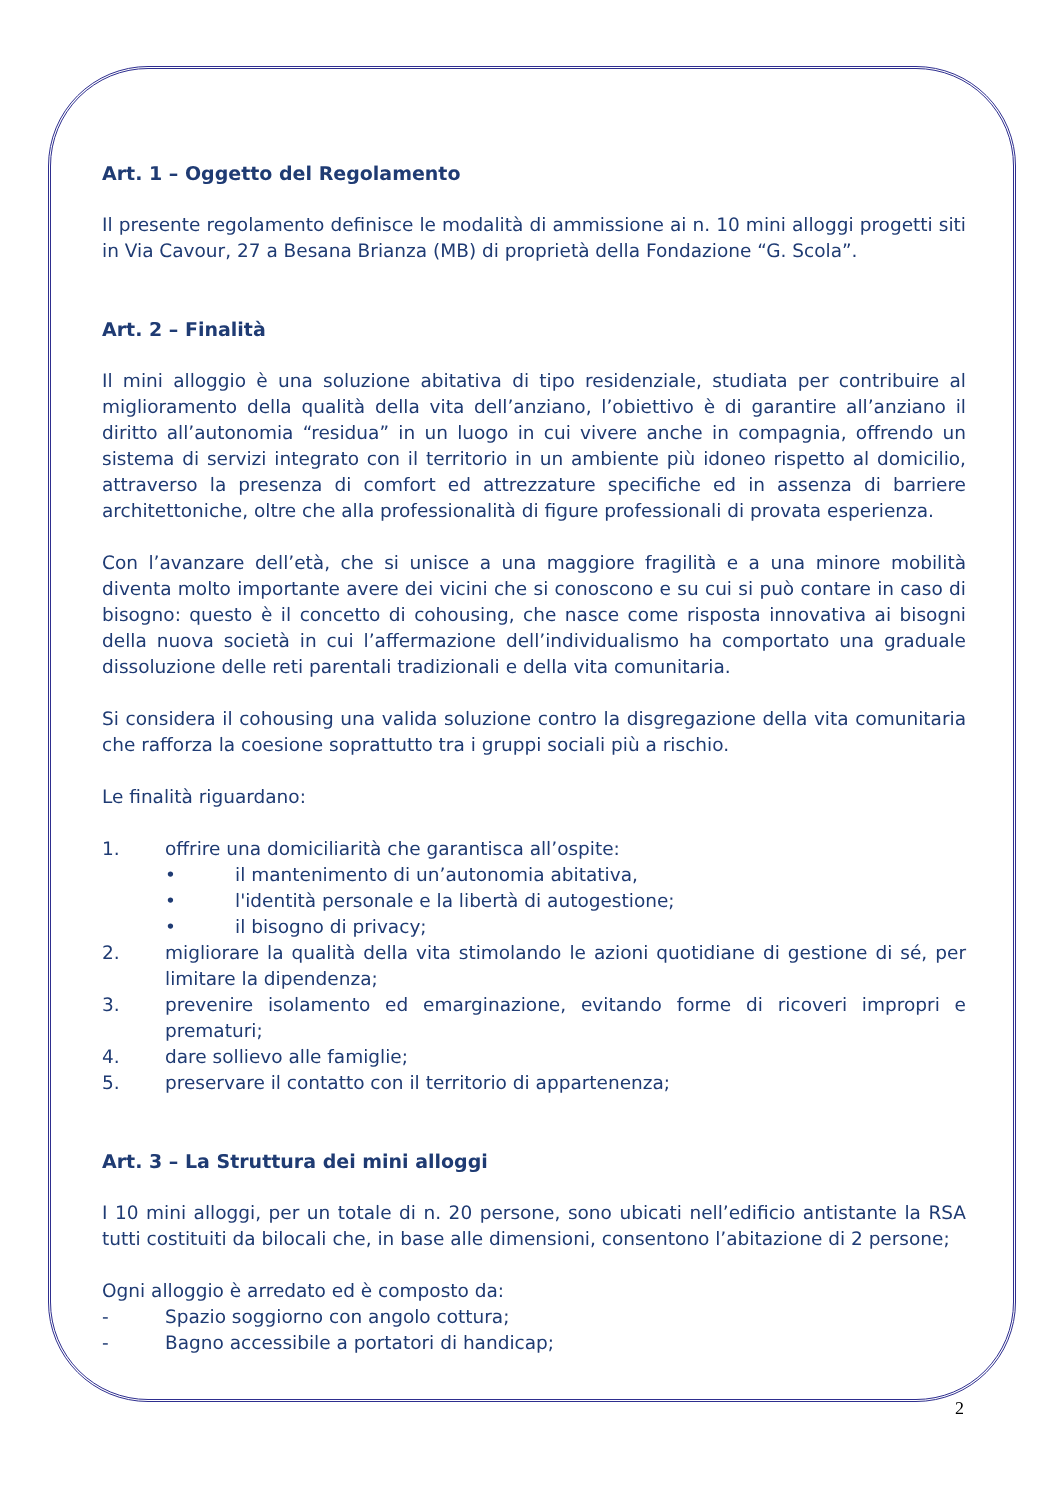Art. 1 – Oggetto del Regolamento
Il presente regolamento definisce le modalità di ammissione ai n. 10 mini alloggi progetti siti in Via Cavour, 27 a Besana Brianza (MB) di proprietà della Fondazione “G. Scola”.
Art. 2 – Finalità
Il mini alloggio è una soluzione abitativa di tipo residenziale, studiata per contribuire al miglioramento della qualità della vita dell’anziano, l’obiettivo è di garantire all’anziano il diritto all’autonomia “residua” in un luogo in cui vivere anche in compagnia, offrendo un sistema di servizi integrato con il territorio in un ambiente più idoneo rispetto al domicilio, attraverso la presenza di comfort ed attrezzature specifiche ed in assenza di barriere architettoniche, oltre che alla professionalità di figure professionali di provata esperienza.
Con l’avanzare dell’età, che si unisce a una maggiore fragilità e a una minore mobilità diventa molto importante avere dei vicini che si conoscono e su cui si può contare in caso di bisogno: questo è il concetto di cohousing, che nasce come risposta innovativa ai bisogni della nuova società in cui l’affermazione dell’individualismo ha comportato una graduale dissoluzione delle reti parentali tradizionali e della vita comunitaria.
Si considera il cohousing una valida soluzione contro la disgregazione della vita comunitaria che rafforza la coesione soprattutto tra i gruppi sociali più a rischio.
Le finalità riguardano:
1. offrire una domiciliarità che garantisca all’ospite:
• il mantenimento di un’autonomia abitativa,
• l'identità personale e la libertà di autogestione;
• il bisogno di privacy;
2. migliorare la qualità della vita stimolando le azioni quotidiane di gestione di sé, per limitare la dipendenza;
3. prevenire isolamento ed emarginazione, evitando forme di ricoveri impropri e prematuri;
4. dare sollievo alle famiglie;
5. preservare il contatto con il territorio di appartenenza;
Art. 3 – La Struttura dei mini alloggi
I 10 mini alloggi, per un totale di n. 20 persone, sono ubicati nell’edificio antistante la RSA tutti costituiti da bilocali che, in base alle dimensioni, consentono l’abitazione di 2 persone;
Ogni alloggio è arredato ed è composto da:
- Spazio soggiorno con angolo cottura;
- Bagno accessibile a portatori di handicap;
2